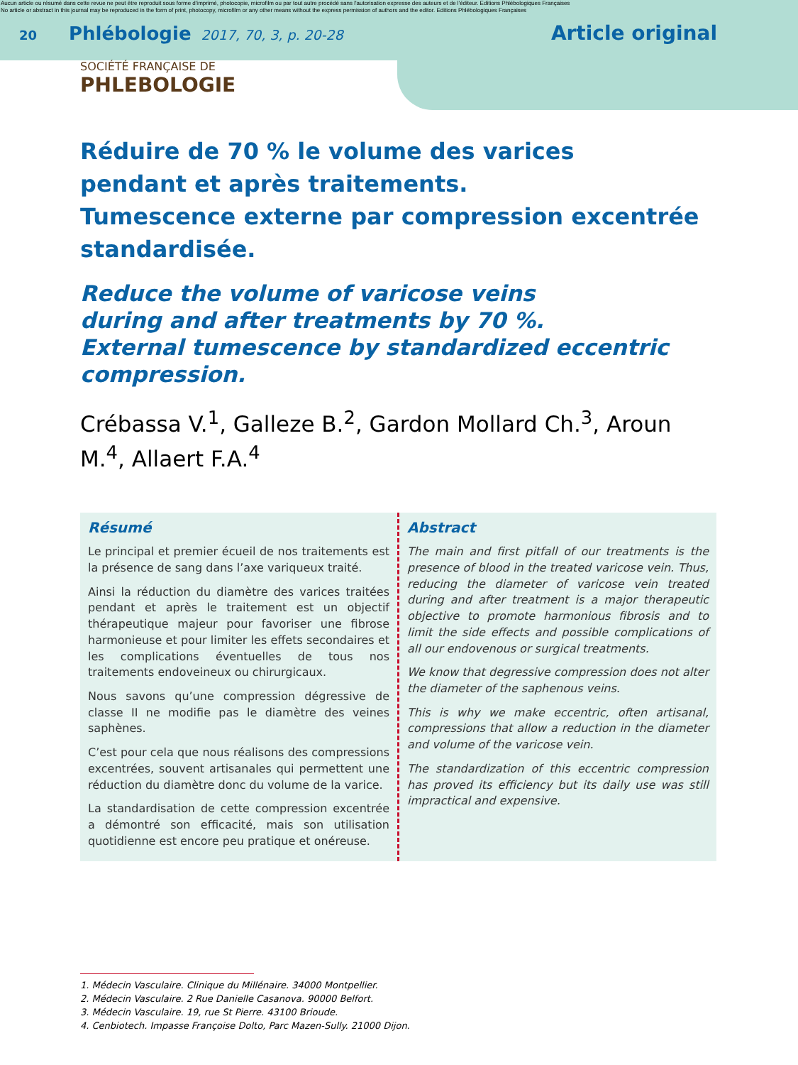Aucun article ou résumé dans cette revue ne peut être reproduit sous forme d'imprimé, photocopie, microfilm ou par tout autre procédé sans l'autorisation expresse des auteurs et de l'éditeur. Editions Phlébologiques Françaises
No article or abstract in this journal may be reproduced in the form of print, photocopy, microfilm or any other means without the express permission of authors and the editor. Editions Phlébologiques Françaises
20 Phlébologie 2017, 70, 3, p. 20-28 Article original
SOCIÉTÉ FRANÇAISE DE
PHLEBOLOGIE
Réduire de 70 % le volume des varices
pendant et après traitements.
Tumescence externe par compression excentrée standardisée.
Reduce the volume of varicose veins
during and after treatments by 70 %.
External tumescence by standardized eccentric compression.
Crébassa V.<sup>1</sup>, Galleze B.<sup>2</sup>, Gardon Mollard Ch.<sup>3</sup>, Aroun M.<sup>4</sup>, Allaert F.A.<sup>4</sup>
Résumé
Le principal et premier écueil de nos traitements est la présence de sang dans l’axe variqueux traité.
Ainsi la réduction du diamètre des varices traitées pendant et après le traitement est un objectif thérapeutique majeur pour favoriser une fibrose harmonieuse et pour limiter les effets secondaires et les complications éventuelles de tous nos traitements endoveineux ou chirurgicaux.
Nous savons qu’une compression dégressive de classe II ne modifie pas le diamètre des veines saphènes.
C’est pour cela que nous réalisons des compressions excentrées, souvent artisanales qui permettent une réduction du diamètre donc du volume de la varice.
La standardisation de cette compression excentrée a démontré son efficacité, mais son utilisation quotidienne est encore peu pratique et onéreuse.
Abstract
The main and first pitfall of our treatments is the presence of blood in the treated varicose vein. Thus, reducing the diameter of varicose vein treated during and after treatment is a major therapeutic objective to promote harmonious fibrosis and to limit the side effects and possible complications of all our endovenous or surgical treatments.
We know that degressive compression does not alter the diameter of the saphenous veins.
This is why we make eccentric, often artisanal, compressions that allow a reduction in the diameter and volume of the varicose vein.
The standardization of this eccentric compression has proved its efficiency but its daily use was still impractical and expensive.
1. Médecin Vasculaire. Clinique du Millénaire. 34000 Montpellier.
2. Médecin Vasculaire. 2 Rue Danielle Casanova. 90000 Belfort.
3. Médecin Vasculaire. 19, rue St Pierre. 43100 Brioude.
4. Cenbiotech. Impasse Françoise Dolto, Parc Mazen-Sully. 21000 Dijon.